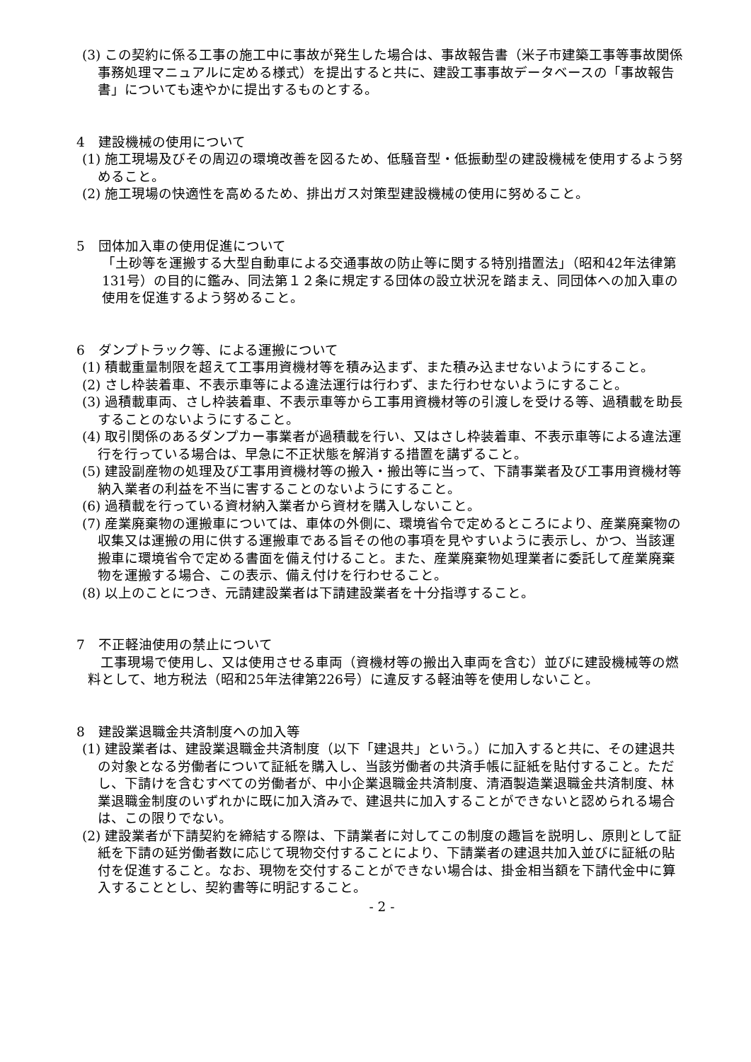(3) この契約に係る工事の施工中に事故が発生した場合は、事故報告書（米子市建築工事等事故関係事務処理マニュアルに定める様式）を提出すると共に、建設工事事故データベースの「事故報告書」についても速やかに提出するものとする。
4　建設機械の使用について
(1) 施工現場及びその周辺の環境改善を図るため、低騒音型・低振動型の建設機械を使用するよう努めること。
(2) 施工現場の快適性を高めるため、排出ガス対策型建設機械の使用に努めること。
5　団体加入車の使用促進について
「土砂等を運搬する大型自動車による交通事故の防止等に関する特別措置法」（昭和42年法律第131号）の目的に鑑み、同法第１２条に規定する団体の設立状況を踏まえ、同団体への加入車の使用を促進するよう努めること。
6　ダンプトラック等、による運搬について
(1) 積載重量制限を超えて工事用資機材等を積み込まず、また積み込ませないようにすること。
(2) さし枠装着車、不表示車等による違法運行は行わず、また行わせないようにすること。
(3) 過積載車両、さし枠装着車、不表示車等から工事用資機材等の引渡しを受ける等、過積載を助長することのないようにすること。
(4) 取引関係のあるダンプカー事業者が過積載を行い、又はさし枠装着車、不表示車等による違法運行を行っている場合は、早急に不正状態を解消する措置を講ずること。
(5) 建設副産物の処理及び工事用資機材等の搬入・搬出等に当って、下請事業者及び工事用資機材等納入業者の利益を不当に害することのないようにすること。
(6) 過積載を行っている資材納入業者から資材を購入しないこと。
(7) 産業廃棄物の運搬車については、車体の外側に、環境省令で定めるところにより、産業廃棄物の収集又は運搬の用に供する運搬車である旨その他の事項を見やすいように表示し、かつ、当該運搬車に環境省令で定める書面を備え付けること。また、産業廃棄物処理業者に委託して産業廃棄物を運搬する場合、この表示、備え付けを行わせること。
(8) 以上のことにつき、元請建設業者は下請建設業者を十分指導すること。
7　不正軽油使用の禁止について
工事現場で使用し、又は使用させる車両（資機材等の搬出入車両を含む）並びに建設機械等の燃料として、地方税法（昭和25年法律第226号）に違反する軽油等を使用しないこと。
8　建設業退職金共済制度への加入等
(1) 建設業者は、建設業退職金共済制度（以下「建退共」という。）に加入すると共に、その建退共の対象となる労働者について証紙を購入し、当該労働者の共済手帳に証紙を貼付すること。ただし、下請けを含むすべての労働者が、中小企業退職金共済制度、清酒製造業退職金共済制度、林業退職金制度のいずれかに既に加入済みで、建退共に加入することができないと認められる場合は、この限りでない。
(2) 建設業者が下請契約を締結する際は、下請業者に対してこの制度の趣旨を説明し、原則として証紙を下請の延労働者数に応じて現物交付することにより、下請業者の建退共加入並びに証紙の貼付を促進すること。なお、現物を交付することができない場合は、掛金相当額を下請代金中に算入することとし、契約書等に明記すること。
- 2 -